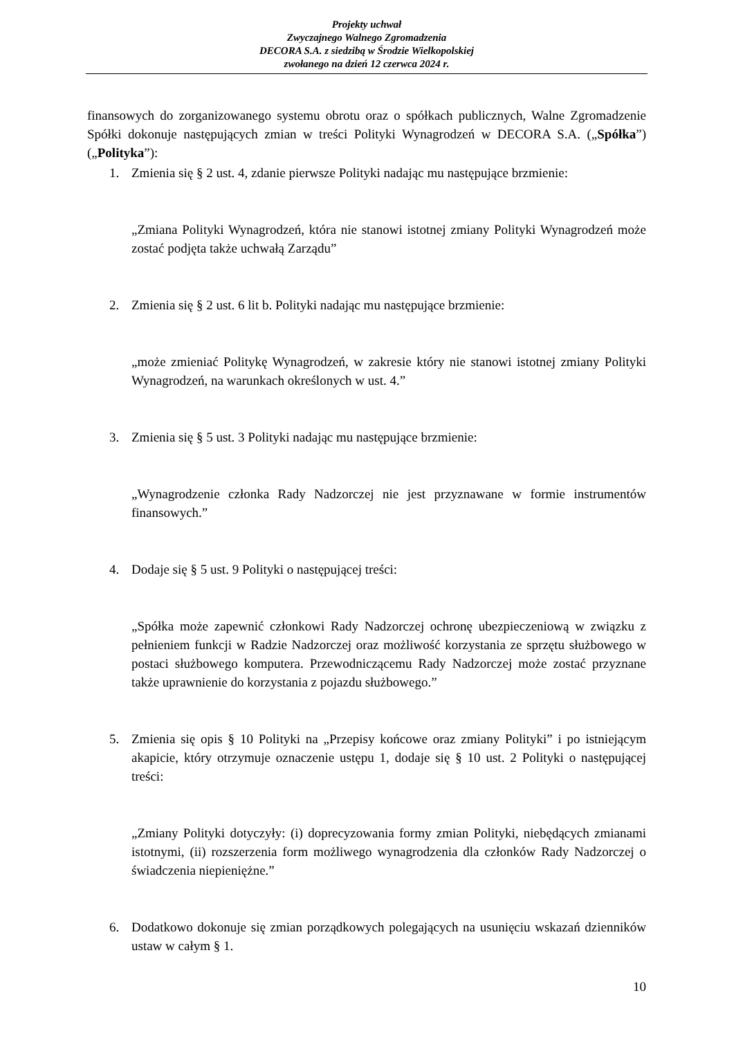Projekty uchwał
Zwyczajnego Walnego Zgromadzenia
DECORA S.A. z siedzibą w Środzie Wielkopolskiej
zwołanego na dzień 12 czerwca 2024 r.
finansowych do zorganizowanego systemu obrotu oraz o spółkach publicznych, Walne Zgromadzenie Spółki dokonuje następujących zmian w treści Polityki Wynagrodzeń w DECORA S.A. („Spółka”) („Polityka”):
1. Zmienia się § 2 ust. 4, zdanie pierwsze Polityki nadając mu następujące brzmienie:
„Zmiana Polityki Wynagrodzeń, która nie stanowi istotnej zmiany Polityki Wynagrodzeń może zostać podjęta także uchwałą Zarządu”
2. Zmienia się § 2 ust. 6 lit b. Polityki nadając mu następujące brzmienie:
„może zmieniać Politykę Wynagrodzeń, w zakresie który nie stanowi istotnej zmiany Polityki Wynagrodzeń, na warunkach określonych w ust. 4.”
3. Zmienia się § 5 ust. 3 Polityki nadając mu następujące brzmienie:
„Wynagrodzenie członka Rady Nadzorczej nie jest przyznawane w formie instrumentów finansowych.”
4. Dodaje się § 5 ust. 9 Polityki o następującej treści:
„Spółka może zapewnić członkowi Rady Nadzorczej ochronę ubezpieczeniową w związku z pełnieniem funkcji w Radzie Nadzorczej oraz możliwość korzystania ze sprzętu służbowego w postaci służbowego komputera. Przewodniczącemu Rady Nadzorczej może zostać przyznane także uprawnienie do korzystania z pojazdu służbowego.”
5. Zmienia się opis § 10 Polityki na „Przepisy końcowe oraz zmiany Polityki” i po istniejącym akapicie, który otrzymuje oznaczenie ustępu 1, dodaje się § 10 ust. 2 Polityki o następującej treści:
„Zmiany Polityki dotyczyły: (i) doprecyzowania formy zmian Polityki, niebędących zmianami istotnymi, (ii) rozszerzenia form możliwego wynagrodzenia dla członków Rady Nadzorczej o świadczenia niepieniężne.”
6. Dodatkowo dokonuje się zmian porządkowych polegających na usunięciu wskazań dzienników ustaw w całym § 1.
10